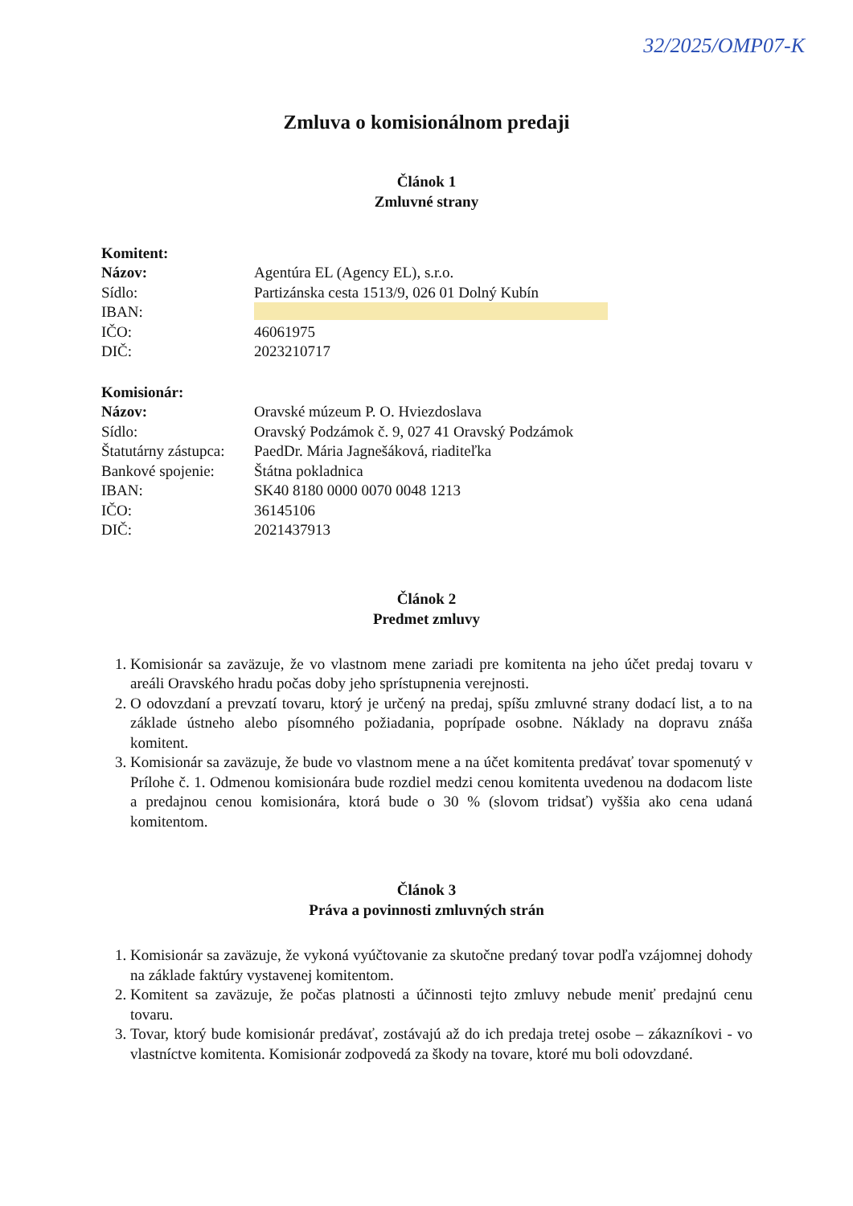32/2025/OMP07-K
Zmluva o komisionálnom predaji
Článok 1
Zmluvné strany
Komitent:
Názov: Agentúra EL (Agency EL), s.r.o.
Sídlo: Partizánska cesta 1513/9, 026 01 Dolný Kubín
IBAN:
IČO: 46061975
DIČ: 2023210717
Komisionár:
Názov: Oravské múzeum P. O. Hviezdoslava
Sídlo: Oravský Podzámok č. 9, 027 41 Oravský Podzámok
Štatutárny zástupca: PaedDr. Mária Jagnešáková, riaditeľka
Bankové spojenie: Štátna pokladnica
IBAN: SK40 8180 0000 0070 0048 1213
IČO: 36145106
DIČ: 2021437913
Článok 2
Predmet zmluvy
1. Komisionár sa zaväzuje, že vo vlastnom mene zariadi pre komitenta na jeho účet predaj tovaru v areáli Oravského hradu počas doby jeho sprístupnenia verejnosti.
2. O odovzdaní a prevzatí tovaru, ktorý je určený na predaj, spíšu zmluvné strany dodací list, a to na základe ústneho alebo písomného požiadania, poprípade osobne. Náklady na dopravu znáša komitent.
3. Komisionár sa zaväzuje, že bude vo vlastnom mene a na účet komitenta predávať tovar spomenutý v Prílohe č. 1. Odmenou komisionára bude rozdiel medzi cenou komitenta uvedenou na dodacom liste a predajnou cenou komisionára, ktorá bude o 30 % (slovom tridsať) vyššia ako cena udaná komitentom.
Článok 3
Práva a povinnosti zmluvných strán
1. Komisionár sa zaväzuje, že vykoná vyúčtovanie za skutočne predaný tovar podľa vzájomnej dohody na základe faktúry vystavenej komitentom.
2. Komitent sa zaväzuje, že počas platnosti a účinnosti tejto zmluvy nebude meniť predajnú cenu tovaru.
3. Tovar, ktorý bude komisionár predávať, zostávajú až do ich predaja tretej osobe – zákazníkovi - vo vlastníctve komitenta. Komisionár zodpovedá za škody na tovare, ktoré mu boli odovzdané.